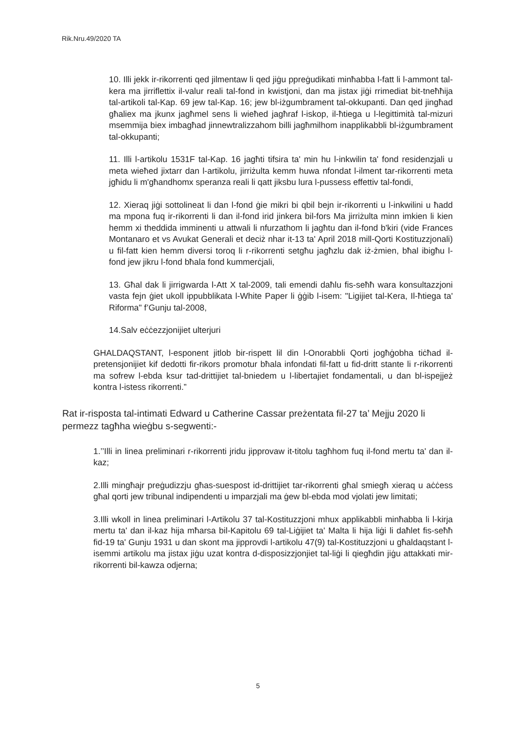Rik.Nru.49/2020 TA
10. Illi jekk ir-rikorrenti qed jilmentaw li qed jiġu ppreġudikati minħabba l-fatt li l-ammont tal-kera ma jirriflettix il-valur reali tal-fond in kwistjoni, dan ma jistax jiġi rrimediat bit-tneħħija tal-artikoli tal-Kap. 69 jew tal-Kap. 16; jew bl-iżgumbrament tal-okkupanti. Dan qed jingħad għaliex ma jkunx jagħmel sens li wieħed jagħraf l-iskop, il-ħtiega u l-legittimità tal-mizuri msemmija biex imbagħad jinnewtralizzahom billi jagħmilhom inapplikabbli bl-iżgumbrament tal-okkupanti;
11. Illi l-artikolu 1531F tal-Kap. 16 jagħti tifsira ta' min hu l-inkwilin ta' fond residenzjali u meta wieħed jixtarr dan l-artikolu, jirriżulta kemm huwa nfondat l-ilment tar-rikorrenti meta jgħidu li m'għandhomx speranza reali li qatt jiksbu lura l-pussess effettiv tal-fondi,
12. Xieraq jiġi sottolineat li dan l-fond ġie mikri bi qbil bejn ir-rikorrenti u l-inkwilini u ħadd ma mpona fuq ir-rikorrenti li dan il-fond irid jinkera bil-fors Ma jirriżulta minn imkien li kien hemm xi theddida imminenti u attwali li nfurzathom li jagħtu dan il-fond b'kiri (vide Frances Montanaro et vs Avukat Generali et deciż nhar it-13 ta' April 2018 mill-Qorti Kostituzzjonali) u fil-fatt kien hemm diversi toroq li r-rikorrenti setgħu jagħzlu dak iż-żmien, bħal ibigħu l-fond jew jikru l-fond bħala fond kummerċjali,
13. Għal dak li jirrigwarda l-Att X tal-2009, tali emendi daħlu fis-seħħ wara konsultazzjoni vasta fejn ġiet ukoll ippubblikata l-White Paper li ġġib l-isem: "Ligijiet tal-Kera, Il-ħtiega ta' Riforma" f’Gunju tal-2008,
14.Salv eċċezzjonijiet ulterjuri
GHALDAQSTANT, l-esponent jitlob bir-rispett lil din l-Onorabbli Qorti jogħġobha tiċħad il-pretensjonijiet kif dedotti fir-rikors promotur bħala infondati fil-fatt u fid-dritt stante li r-rikorrenti ma sofrew l-ebda ksur tad-drittijiet tal-bniedem u l-libertajiet fondamentali, u dan bl-ispejjeż kontra l-istess rikorrenti.”
Rat ir-risposta tal-intimati Edward u Catherine Cassar preżentata fil-27 ta’ Mejju 2020 li permezz tagħha wieġbu s-segwenti:-
1.’’Illi in linea preliminari r-rikorrenti jridu jipprovaw it-titolu tagħhom fuq il-fond mertu ta' dan il-kaz;
2.Illi mingħajr preġudizzju għas-suespost id-drittijiet tar-rikorrenti għal smiegħ xieraq u aċċess għal qorti jew tribunal indipendenti u imparzjali ma ġew bl-ebda mod vjolati jew limitati;
3.Illi wkoll in linea preliminari l-Artikolu 37 tal-Kostituzzjoni mhux applikabbli minħabba li l-kirja mertu ta' dan il-kaz hija mħarsa bil-Kapitolu 69 tal-Liġijiet ta' Malta li hija liġi li daħlet fis-seħħ fid-19 ta' Gunju 1931 u dan skont ma jipprovdi l-artikolu 47(9) tal-Kostituzzjoni u għaldaqstant l-isemmi artikolu ma jistax jiġu uzat kontra d-disposizzjonjiet tal-liġi li qiegħdin jiġu attakkati mir-rikorrenti bil-kawza odjerna;
5